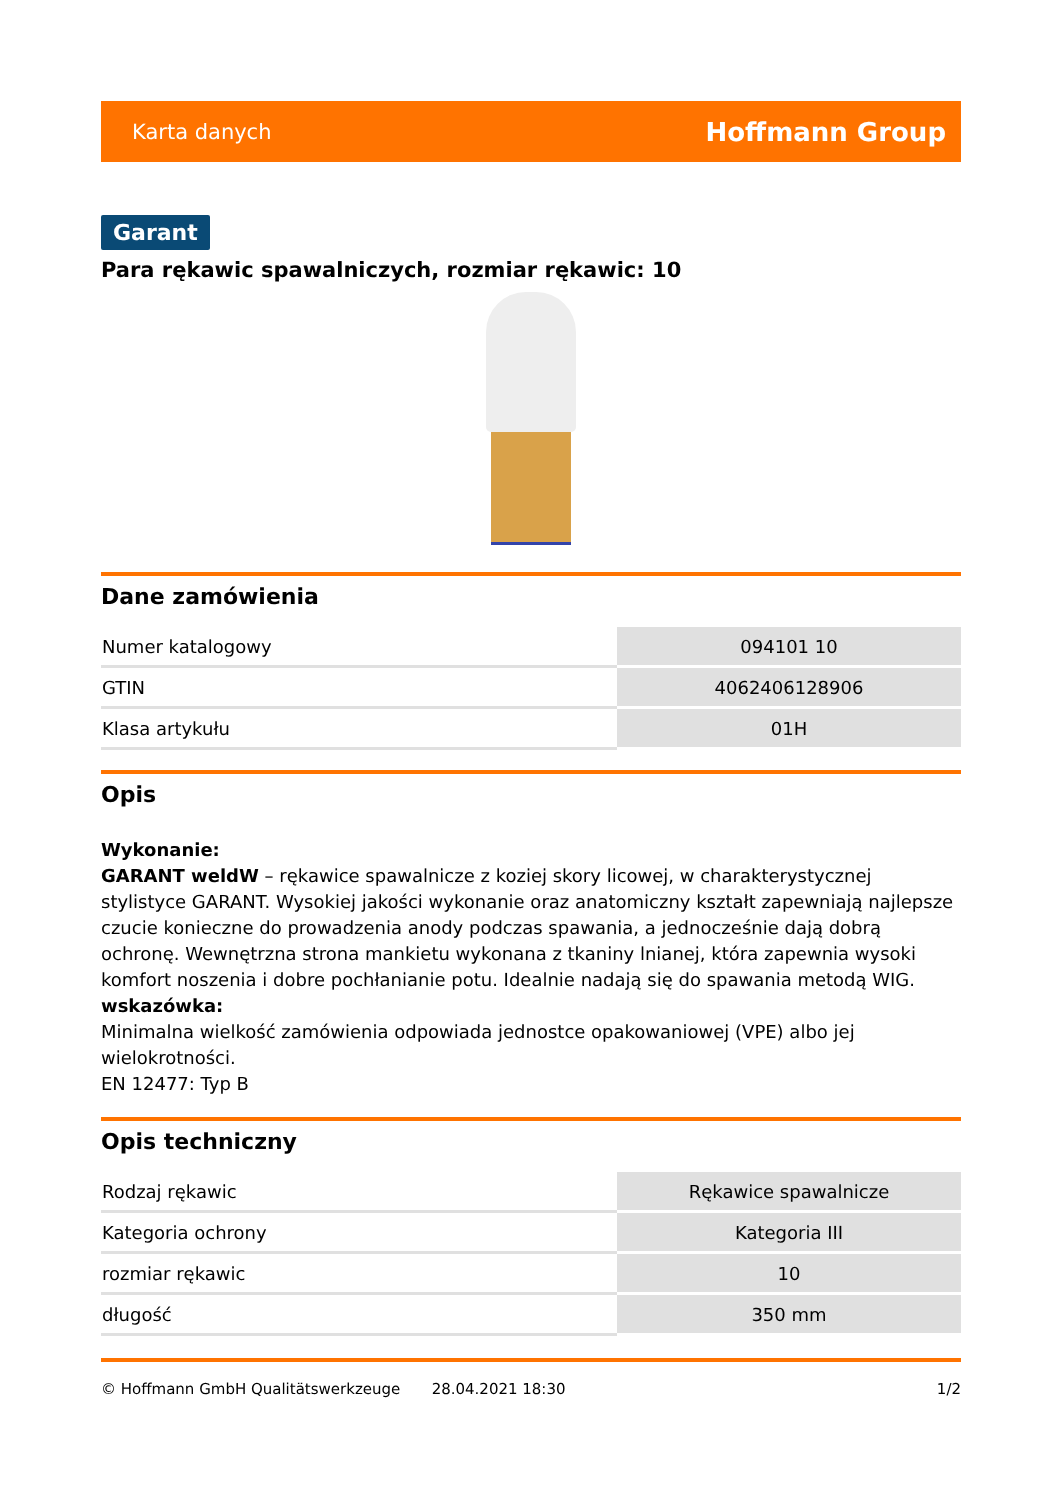Karta danych Hoffmann Group
Garant
Para rękawic spawalniczych, rozmiar rękawic: 10
Dane zamówienia
| Numer katalogowy | 094101 10 |
| GTIN | 4062406128906 |
| Klasa artykułu | 01H |
Opis
Wykonanie:
GARANT weldW – rękawice spawalnicze z koziej skory licowej, w charakterystycznej stylistyce GARANT. Wysokiej jakości wykonanie oraz anatomiczny kształt zapewniają najlepsze czucie konieczne do prowadzenia anody podczas spawania, a jednocześnie dają dobrą ochronę. Wewnętrzna strona mankietu wykonana z tkaniny lnianej, która zapewnia wysoki komfort noszenia i dobre pochłanianie potu. Idealnie nadają się do spawania metodą WIG.
wskazówka:
Minimalna wielkość zamówienia odpowiada jednostce opakowaniowej (VPE) albo jej wielokrotności.
EN 12477: Typ B
Opis techniczny
| Rodzaj rękawic | Rękawice spawalnicze |
| Kategoria ochrony | Kategoria III |
| rozmiar rękawic | 10 |
| długość | 350 mm |
© Hoffmann GmbH Qualitätswerkzeuge 28.04.2021 18:30 1/2